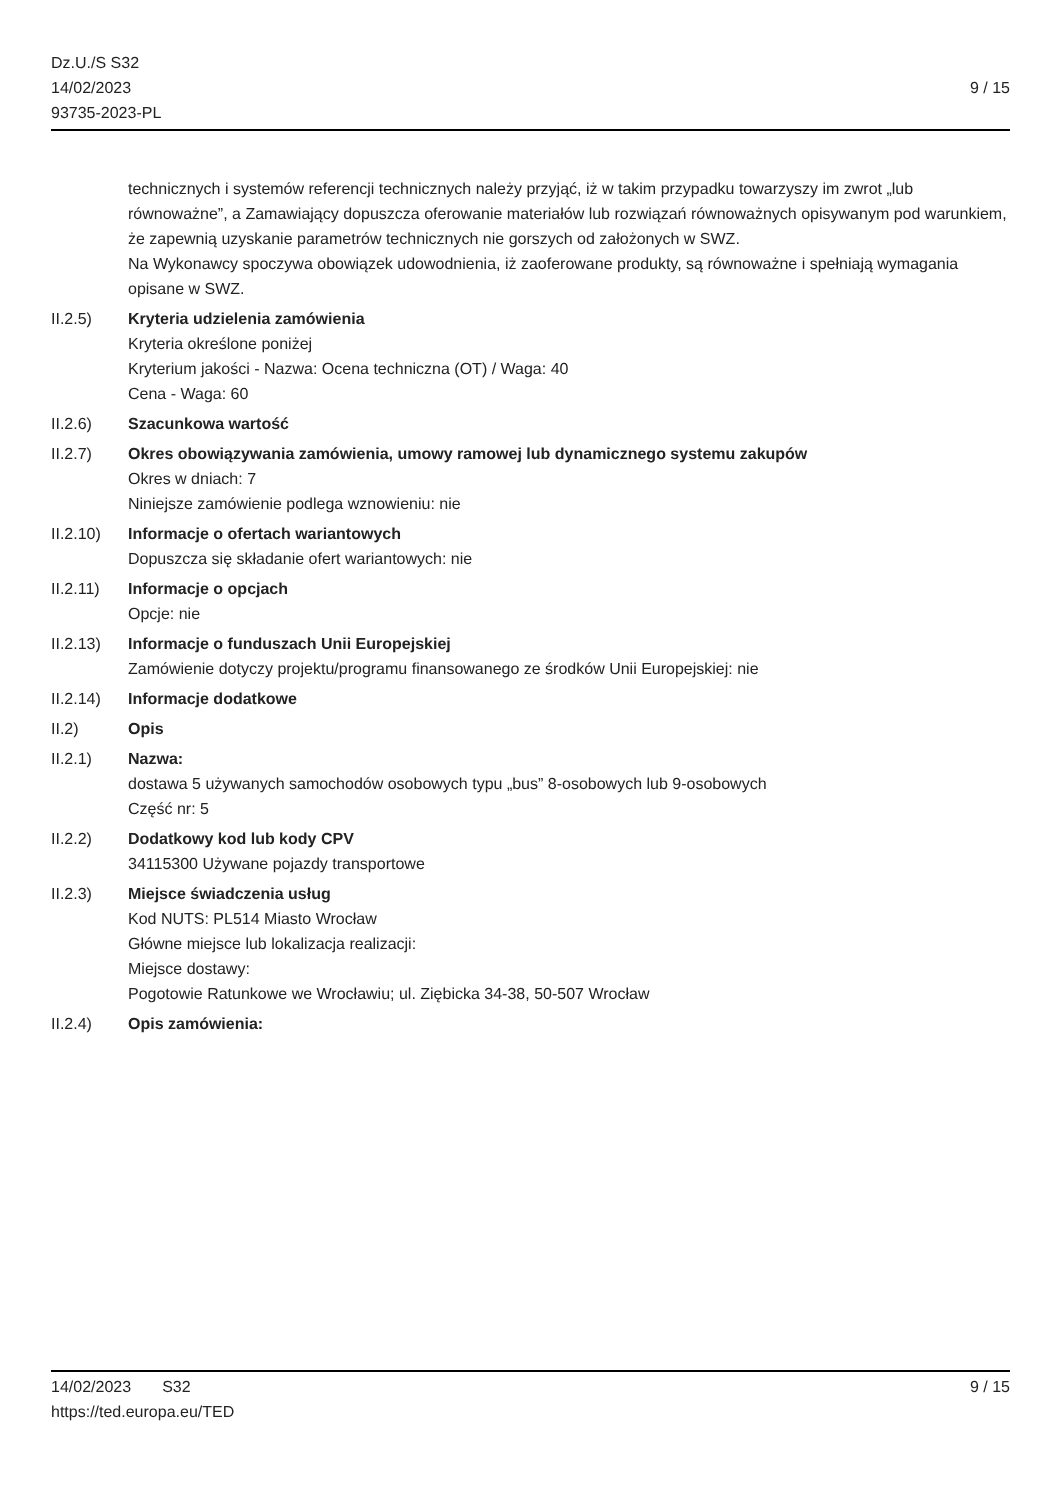Dz.U./S S32
14/02/2023
93735-2023-PL
9 / 15
technicznych i systemów referencji technicznych należy przyjąć, iż w takim przypadku towarzyszy im zwrot „lub równoważne”, a Zamawiający dopuszcza oferowanie materiałów lub rozwiązań równoważnych opisywanym pod warunkiem, że zapewnią uzyskanie parametrów technicznych nie gorszych od założonych w SWZ.
Na Wykonawcy spoczywa obowiązek udowodnienia, iż zaoferowane produkty, są równoważne i spełniają wymagania opisane w SWZ.
II.2.5) Kryteria udzielenia zamówienia
Kryteria określone poniżej
Kryterium jakości - Nazwa: Ocena techniczna (OT) / Waga: 40
Cena - Waga: 60
II.2.6) Szacunkowa wartość
II.2.7) Okres obowiązywania zamówienia, umowy ramowej lub dynamicznego systemu zakupów
Okres w dniach: 7
Niniejsze zamówienie podlega wznowieniu: nie
II.2.10) Informacje o ofertach wariantowych
Dopuszcza się składanie ofert wariantowych: nie
II.2.11) Informacje o opcjach
Opcje: nie
II.2.13) Informacje o funduszach Unii Europejskiej
Zamówienie dotyczy projektu/programu finansowanego ze środków Unii Europejskiej: nie
II.2.14) Informacje dodatkowe
II.2) Opis
II.2.1) Nazwa:
dostawa 5 używanych samochodów osobowych typu „bus” 8-osobowych lub 9-osobowych
Część nr: 5
II.2.2) Dodatkowy kod lub kody CPV
34115300 Używane pojazdy transportowe
II.2.3) Miejsce świadczenia usług
Kod NUTS: PL514 Miasto Wrocław
Główne miejsce lub lokalizacja realizacji:
Miejsce dostawy:
Pogotowie Ratunkowe we Wrocławiu; ul. Ziębicka 34-38, 50-507 Wrocław
II.2.4) Opis zamówienia:
14/02/2023 S32 9 / 15
https://ted.europa.eu/TED